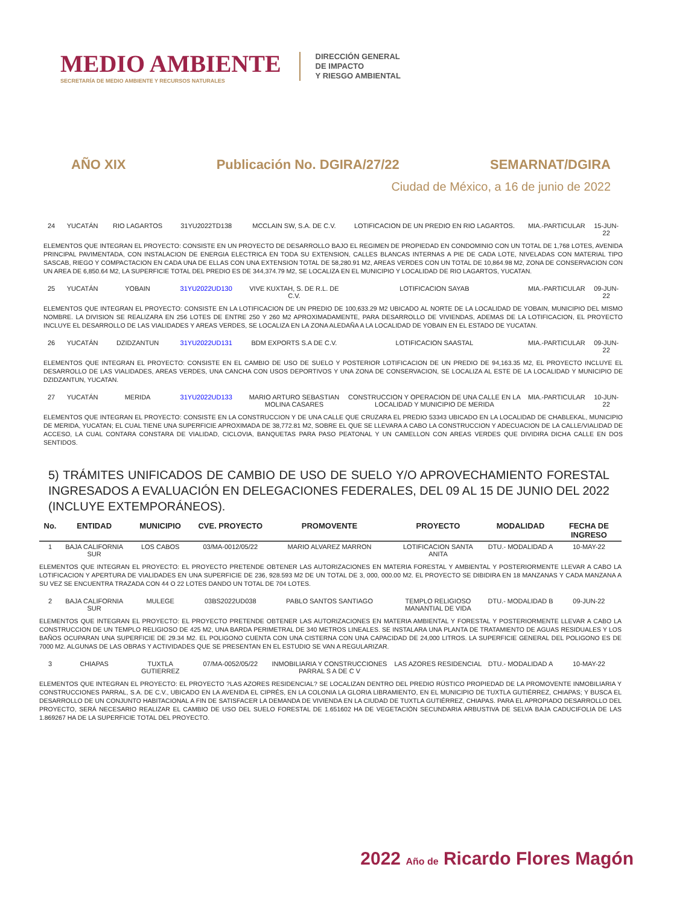MEDIO AMBIENTE
SECRETARÍA DE MEDIO AMBIENTE Y RECURSOS NATURALES
DIRECCIÓN GENERAL
DE IMPACTO
Y RIESGO AMBIENTAL
AÑO XIX Publicación No. DGIRA/27/22 SEMARNAT/DGIRA
Ciudad de México, a 16 de junio de 2022
| 24 | YUCATÁN | RIO LAGARTOS | 31YU2022TD138 | MCCLAIN SW, S.A. DE C.V. | LOTIFICACION DE UN PREDIO EN RIO LAGARTOS. | MIA.-PARTICULAR | 15-JUN-22 |
| ELEMENTOS QUE INTEGRAN EL PROYECTO: CONSISTE EN UN PROYECTO DE DESARROLLO BAJO EL REGIMEN DE PROPIEDAD EN CONDOMINIO CON UN TOTAL DE 1,768 LOTES, AVENIDA PRINCIPAL PAVIMENTADA, CON INSTALACION DE ENERGIA ELECTRICA EN TODA SU EXTENSION, CALLES BLANCAS INTERNAS A PIE DE CADA LOTE, NIVELADAS CON MATERIAL TIPO SASCAB, RIEGO Y COMPACTACION EN CADA UNA DE ELLAS CON UNA EXTENSION TOTAL DE 58,280.91 M2, AREAS VERDES CON UN TOTAL DE 10,864.98 M2, ZONA DE CONSERVACION CON UN AREA DE 6,850.64 M2, LA SUPERFICIE TOTAL DEL PREDIO ES DE 344,374.79 M2, SE LOCALIZA EN EL MUNICIPIO Y LOCALIDAD DE RIO LAGARTOS, YUCATAN. | | | | | | | |
| 25 | YUCATÁN | YOBAIN | 31YU2022UD130 | VIVE KUXTAH, S. DE R.L. DE C.V. | LOTIFICACION SAYAB | MIA.-PARTICULAR | 09-JUN-22 |
| ELEMENTOS QUE INTEGRAN EL PROYECTO: CONSISTE EN LA LOTIFICACION DE UN PREDIO DE 100,633.29 M2 UBICADO AL NORTE DE LA LOCALIDAD DE YOBAIN, MUNICIPIO DEL MISMO NOMBRE. LA DIVISION SE REALIZARA EN 256 LOTES DE ENTRE 250 Y 260 M2 APROXIMADAMENTE, PARA DESARROLLO DE VIVIENDAS, ADEMAS DE LA LOTIFICACION, EL PROYECTO INCLUYE EL DESARROLLO DE LAS VIALIDADES Y AREAS VERDES, SE LOCALIZA EN LA ZONA ALEDAÑA A LA LOCALIDAD DE YOBAIN EN EL ESTADO DE YUCATAN. | | | | | | | |
| 26 | YUCATÁN | DZIDZANTUN | 31YU2022UD131 | BDM EXPORTS S.A DE C.V. | LOTIFICACION SAASTAL | MIA.-PARTICULAR | 09-JUN-22 |
| ELEMENTOS QUE INTEGRAN EL PROYECTO: CONSISTE EN EL CAMBIO DE USO DE SUELO Y POSTERIOR LOTIFICACION DE UN PREDIO DE 94,163.35 M2, EL PROYECTO INCLUYE EL DESARROLLO DE LAS VIALIDADES, AREAS VERDES, UNA CANCHA CON USOS DEPORTIVOS Y UNA ZONA DE CONSERVACION, SE LOCALIZA AL ESTE DE LA LOCALIDAD Y MUNICIPIO DE DZIDZANTUN, YUCATAN. | | | | | | | |
| 27 | YUCATÁN | MERIDA | 31YU2022UD133 | MARIO ARTURO SEBASTIAN MOLINA CASARES | CONSTRUCCION Y OPERACION DE UNA CALLE EN LA LOCALIDAD Y MUNICIPIO DE MERIDA | MIA.-PARTICULAR | 10-JUN-22 |
| ELEMENTOS QUE INTEGRAN EL PROYECTO: CONSISTE EN LA CONSTRUCCION Y DE UNA CALLE QUE CRUZARA EL PREDIO 53343 UBICADO EN LA LOCALIDAD DE CHABLEKAL, MUNICIPIO DE MERIDA, YUCATAN; EL CUAL TIENE UNA SUPERFICIE APROXIMADA DE 38,772.81 M2, SOBRE EL QUE SE LLEVARA A CABO LA CONSTRUCCION Y ADECUACION DE LA CALLE/VIALIDAD DE ACCESO, LA CUAL CONTARA CONSTARA DE VIALIDAD, CICLOVIA, BANQUETAS PARA PASO PEATONAL Y UN CAMELLON CON AREAS VERDES QUE DIVIDIRA DICHA CALLE EN DOS SENTIDOS. | | | | | | | |
5) TRÁMITES UNIFICADOS DE CAMBIO DE USO DE SUELO Y/O APROVECHAMIENTO FORESTAL INGRESADOS A EVALUACIÓN EN DELEGACIONES FEDERALES, DEL 09 AL 15 DE JUNIO DEL 2022 (INCLUYE EXTEMPORÁNEOS).
| No. | ENTIDAD | MUNICIPIO | CVE. PROYECTO | PROMOVENTE | PROYECTO | MODALIDAD | FECHA DE INGRESO |
| --- | --- | --- | --- | --- | --- | --- | --- |
| 1 | BAJA CALIFORNIA SUR | LOS CABOS | 03/MA-0012/05/22 | MARIO ALVAREZ MARRON | LOTIFICACION SANTA ANITA | DTU.- MODALIDAD A | 10-MAY-22 |
| ELEMENTOS QUE INTEGRAN EL PROYECTO: EL PROYECTO PRETENDE OBTENER LAS AUTORIZACIONES EN MATERIA FORESTAL Y AMBIENTAL Y POSTERIORMENTE LLEVAR A CABO LA LOTIFICACION Y APERTURA DE VIALIDADES EN UNA SUPERFICIE DE 236, 928.593 M2 DE UN TOTAL DE 3, 000, 000.00 M2. EL PROYECTO SE DIBIDIRA EN 18 MANZANAS Y CADA MANZANA A SU VEZ SE ENCUENTRA TRAZADA CON 44 O 22 LOTES DANDO UN TOTAL DE 704 LOTES. | | | | | | | |
| 2 | BAJA CALIFORNIA SUR | MULEGE | 03BS2022UD038 | PABLO SANTOS SANTIAGO | TEMPLO RELIGIOSO MANANTIAL DE VIDA | DTU.- MODALIDAD B | 09-JUN-22 |
| ELEMENTOS QUE INTEGRAN EL PROYECTO: EL PROYECTO PRETENDE OBTENER LAS AUTORIZACIONES EN MATERIA AMBIENTAL Y FORESTAL Y POSTERIORMENTE LLEVAR A CABO LA CONSTRUCCION DE UN TEMPLO RELIGIOSO DE 425 M2, UNA BARDA PERIMETRAL DE 340 METROS LINEALES. SE INSTALARA UNA PLANTA DE TRATAMIENTO DE AGUAS RESIDUALES Y LOS BAÑOS OCUPARAN UNA SUPERFICIE DE 29.34 M2. EL POLIGONO CUENTA CON UNA CISTERNA CON UNA CAPACIDAD DE 24,000 LITROS. LA SUPERFICIE GENERAL DEL POLIGONO ES DE 7000 M2. ALGUNAS DE LAS OBRAS Y ACTIVIDADES QUE SE PRESENTAN EN EL ESTUDIO SE VAN A REGULARIZAR. | | | | | | | |
| 3 | CHIAPAS | TUXTLA GUTIERREZ | 07/MA-0052/05/22 | INMOBILIARIA Y CONSTRUCCIONES PARRAL S A DE C V | LAS AZORES RESIDENCIAL | DTU.- MODALIDAD A | 10-MAY-22 |
| ELEMENTOS QUE INTEGRAN EL PROYECTO: EL PROYECTO ?LAS AZORES RESIDENCIAL? SE LOCALIZAN DENTRO DEL PREDIO RÚSTICO PROPIEDAD DE LA PROMOVENTE INMOBILIARIA Y CONSTRUCCIONES PARRAL, S.A. DE C.V., UBICADO EN LA AVENIDA EL CIPRÉS, EN LA COLONIA LA GLORIA LIBRAMIENTO, EN EL MUNICIPIO DE TUXTLA GUTIÉRREZ, CHIAPAS; Y BUSCA EL DESARROLLO DE UN CONJUNTO HABITACIONAL A FIN DE SATISFACER LA DEMANDA DE VIVIENDA EN LA CIUDAD DE TUXTLA GUTIÉRREZ, CHIAPAS. PARA EL APROPIADO DESARROLLO DEL PROYECTO, SERÁ NECESARIO REALIZAR EL CAMBIO DE USO DEL SUELO FORESTAL DE 1.651602 HA DE VEGETACIÓN SECUNDARIA ARBUSTIVA DE SELVA BAJA CADUCIFOLIA DE LAS 1.869267 HA DE LA SUPERFICIE TOTAL DEL PROYECTO. | | | | | | | |
2022 Año de Ricardo Flores Magón